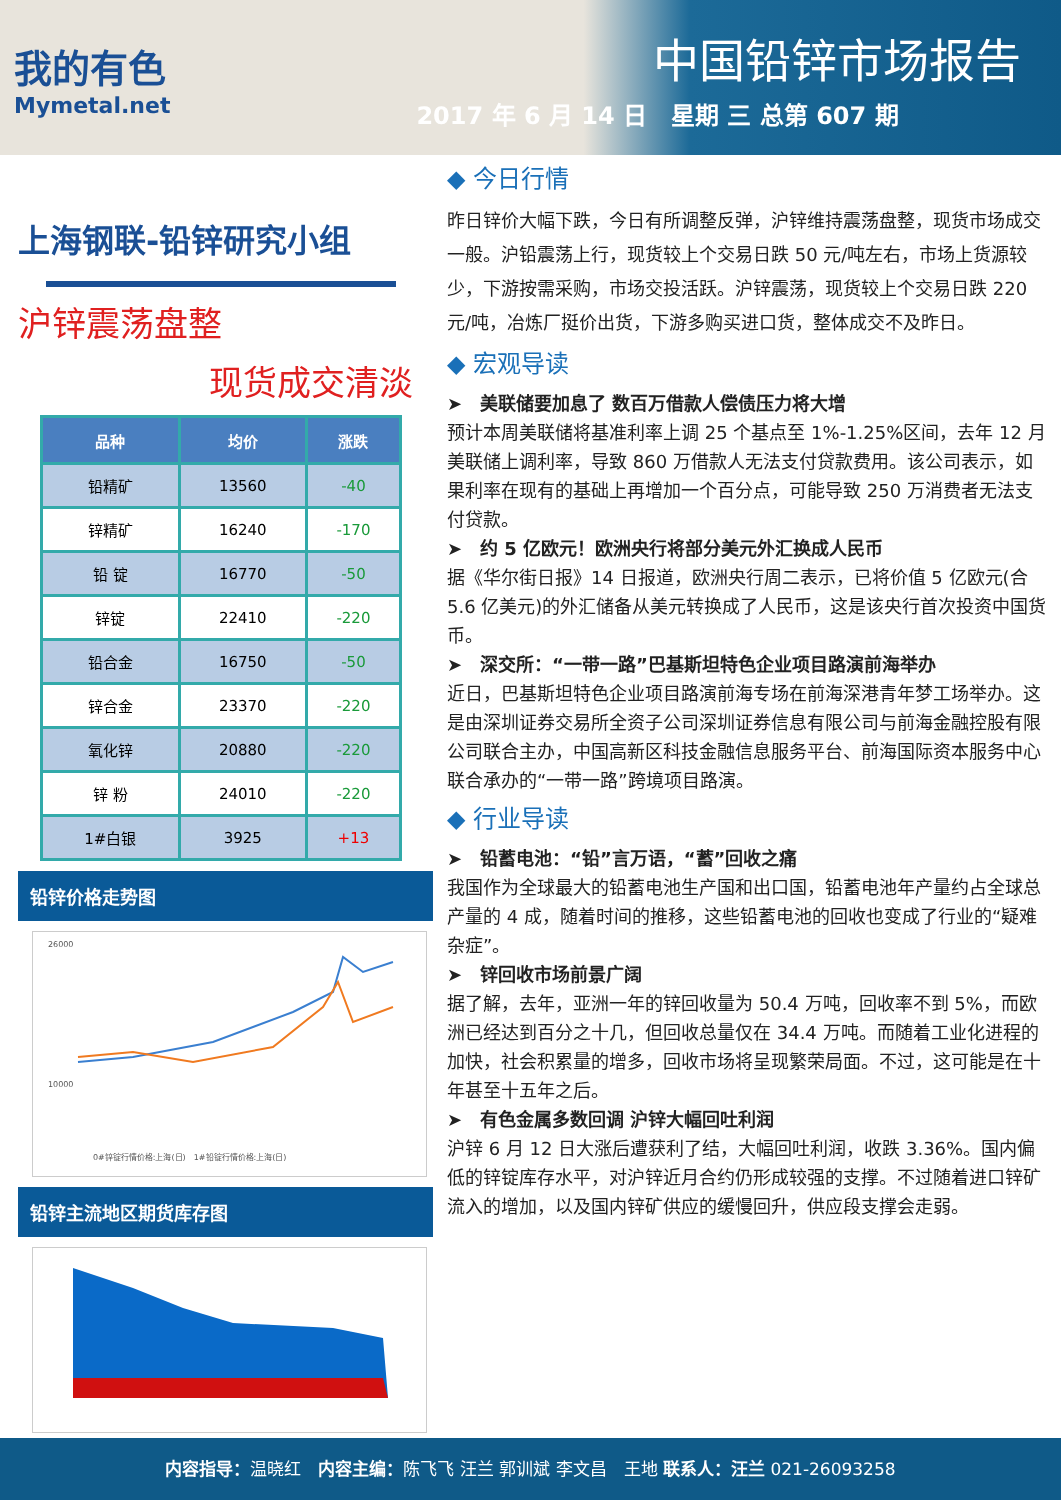我的有色
Mymetal.net
中国铅锌市场报告
2017 年 6 月 14 日　星期 三 总第 607 期
上海钢联-铅锌研究小组
沪锌震荡盘整
现货成交清淡
| 品种 | 均价 | 涨跌 |
| --- | --- | --- |
| 铅精矿 | 13560 | -40 |
| 锌精矿 | 16240 | -170 |
| 铅 锭 | 16770 | -50 |
| 锌锭 | 22410 | -220 |
| 铅合金 | 16750 | -50 |
| 锌合金 | 23370 | -220 |
| 氧化锌 | 20880 | -220 |
| 锌 粉 | 24010 | -220 |
| 1#白银 | 3925 | +13 |
铅锌价格走势图
26000
10000
0#锌锭行情价格:上海(日)　1#铅锭行情价格:上海(日)
铅锌主流地区期货库存图
◆ 今日行情
昨日锌价大幅下跌，今日有所调整反弹，沪锌维持震荡盘整，现货市场成交一般。沪铅震荡上行，现货较上个交易日跌 50 元/吨左右，市场上货源较少，下游按需采购，市场交投活跃。沪锌震荡，现货较上个交易日跌 220 元/吨，冶炼厂挺价出货，下游多购买进口货，整体成交不及昨日。
◆ 宏观导读
➤　美联储要加息了 数百万借款人偿债压力将大增
预计本周美联储将基准利率上调 25 个基点至 1%-1.25%区间，去年 12 月美联储上调利率，导致 860 万借款人无法支付贷款费用。该公司表示，如果利率在现有的基础上再增加一个百分点，可能导致 250 万消费者无法支付贷款。
➤　约 5 亿欧元！欧洲央行将部分美元外汇换成人民币
据《华尔街日报》14 日报道，欧洲央行周二表示，已将价值 5 亿欧元(合 5.6 亿美元)的外汇储备从美元转换成了人民币，这是该央行首次投资中国货币。
➤　深交所：“一带一路”巴基斯坦特色企业项目路演前海举办
近日，巴基斯坦特色企业项目路演前海专场在前海深港青年梦工场举办。这是由深圳证券交易所全资子公司深圳证券信息有限公司与前海金融控股有限公司联合主办，中国高新区科技金融信息服务平台、前海国际资本服务中心联合承办的“一带一路”跨境项目路演。
◆ 行业导读
➤　铅蓄电池：“铅”言万语，“蓄”回收之痛
我国作为全球最大的铅蓄电池生产国和出口国，铅蓄电池年产量约占全球总产量的 4 成，随着时间的推移，这些铅蓄电池的回收也变成了行业的“疑难杂症”。
➤　锌回收市场前景广阔
据了解，去年，亚洲一年的锌回收量为 50.4 万吨，回收率不到 5%，而欧洲已经达到百分之十几，但回收总量仅在 34.4 万吨。而随着工业化进程的加快，社会积累量的增多，回收市场将呈现繁荣局面。不过，这可能是在十年甚至十五年之后。
➤　有色金属多数回调 沪锌大幅回吐利润
沪锌 6 月 12 日大涨后遭获利了结，大幅回吐利润，收跌 3.36%。国内偏低的锌锭库存水平，对沪锌近月合约仍形成较强的支撑。不过随着进口锌矿流入的增加，以及国内锌矿供应的缓慢回升，供应段支撑会走弱。
内容指导：温晓红　内容主编：陈飞飞 汪兰 郭训斌 李文昌　王地 联系人：汪兰 021-26093258